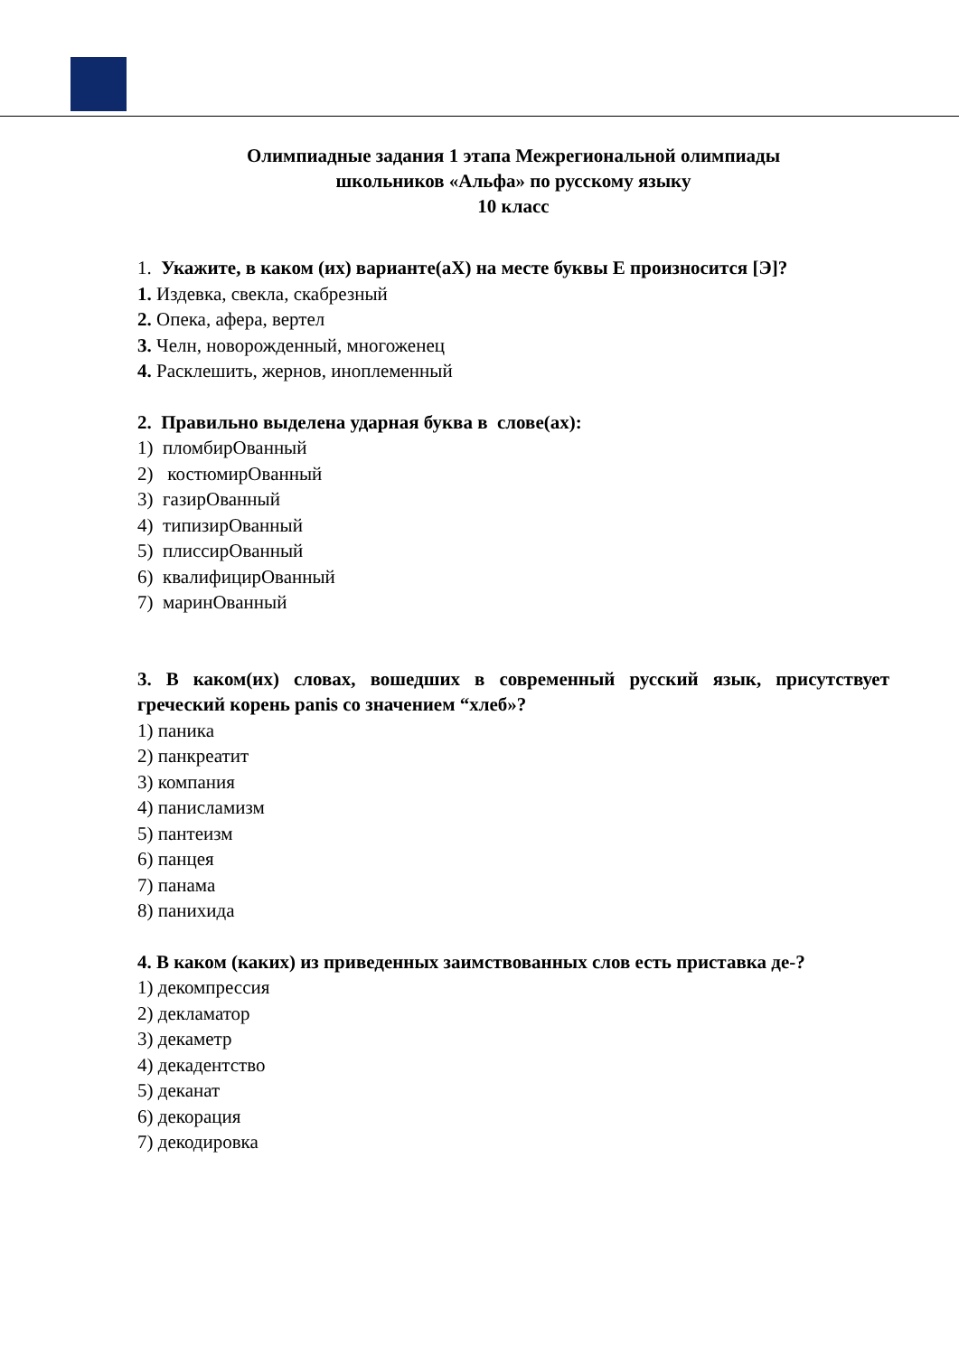Олимпиадные задания 1 этапа Межрегиональной олимпиады
школьников «Альфа» по русскому языку
10 класс
1. Укажите, в каком (их) варианте(аХ) на месте буквы Е произносится [Э]?
1. Издевка, свекла, скабрезный
2. Опека, афера, вертел
3. Челн, новорожденный, многоженец
4. Расклешить, жернов, иноплеменный
2. Правильно выделена ударная буква в слове(ах):
1) пломбирОванный
2) костюмирОванный
3) газирОванный
4) типизирОванный
5) плиссирОванный
6) квалифицирОванный
7) маринОванный
3. В каком(их) словах, вошедших в современный русский язык, присутствует греческий корень panis со значением “хлеб»?
1) паника
2) панкреатит
3) компания
4) панисламизм
5) пантеизм
6) панцея
7) панама
8) панихида
4. В каком (каких) из приведенных заимствованных слов есть приставка де-?
1) декомпрессия
2) декламатор
3) декаметр
4) декадентство
5) деканат
6) декорация
7) декодировка